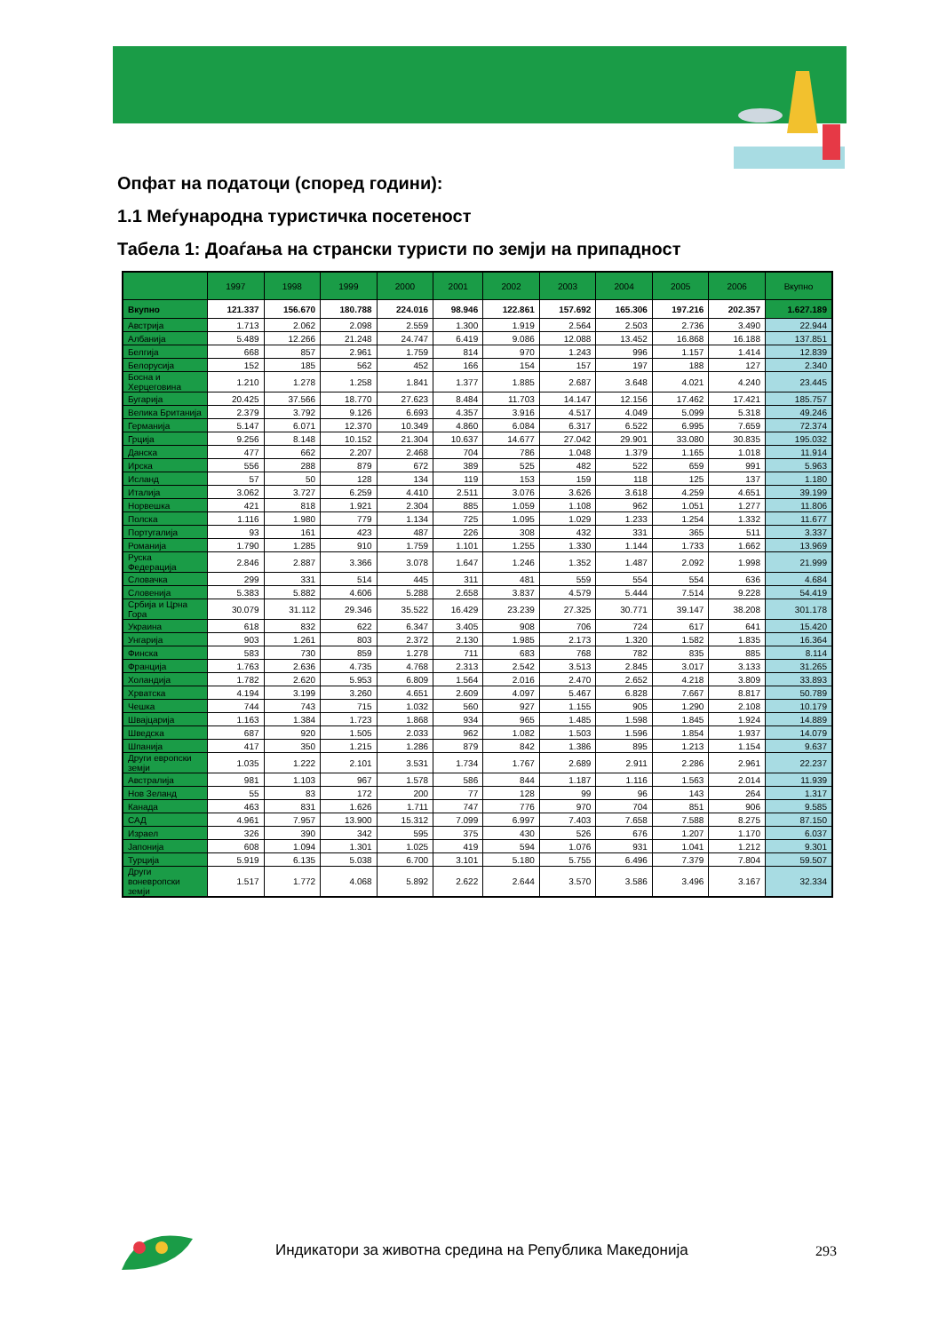Опфат на податоци (според години):
1.1 Меѓународна туристичка посетеност
Табела 1: Доаѓања на странски туристи по земји на припадност
| | 1997 | 1998 | 1999 | 2000 | 2001 | 2002 | 2003 | 2004 | 2005 | 2006 | Вкупно |
| --- | --- | --- | --- | --- | --- | --- | --- | --- | --- | --- | --- |
| Вкупно | 121.337 | 156.670 | 180.788 | 224.016 | 98.946 | 122.861 | 157.692 | 165.306 | 197.216 | 202.357 | 1.627.189 |
| Австрија | 1.713 | 2.062 | 2.098 | 2.559 | 1.300 | 1.919 | 2.564 | 2.503 | 2.736 | 3.490 | 22.944 |
| Албанија | 5.489 | 12.266 | 21.248 | 24.747 | 6.419 | 9.086 | 12.088 | 13.452 | 16.868 | 16.188 | 137.851 |
| Белгија | 668 | 857 | 2.961 | 1.759 | 814 | 970 | 1.243 | 996 | 1.157 | 1.414 | 12.839 |
| Белорусија | 152 | 185 | 562 | 452 | 166 | 154 | 157 | 197 | 188 | 127 | 2.340 |
| Босна и Херцеговина | 1.210 | 1.278 | 1.258 | 1.841 | 1.377 | 1.885 | 2.687 | 3.648 | 4.021 | 4.240 | 23.445 |
| Бугарија | 20.425 | 37.566 | 18.770 | 27.623 | 8.484 | 11.703 | 14.147 | 12.156 | 17.462 | 17.421 | 185.757 |
| Велика Британија | 2.379 | 3.792 | 9.126 | 6.693 | 4.357 | 3.916 | 4.517 | 4.049 | 5.099 | 5.318 | 49.246 |
| Германија | 5.147 | 6.071 | 12.370 | 10.349 | 4.860 | 6.084 | 6.317 | 6.522 | 6.995 | 7.659 | 72.374 |
| Грција | 9.256 | 8.148 | 10.152 | 21.304 | 10.637 | 14.677 | 27.042 | 29.901 | 33.080 | 30.835 | 195.032 |
| Данска | 477 | 662 | 2.207 | 2.468 | 704 | 786 | 1.048 | 1.379 | 1.165 | 1.018 | 11.914 |
| Ирска | 556 | 288 | 879 | 672 | 389 | 525 | 482 | 522 | 659 | 991 | 5.963 |
| Исланд | 57 | 50 | 128 | 134 | 119 | 153 | 159 | 118 | 125 | 137 | 1.180 |
| Италија | 3.062 | 3.727 | 6.259 | 4.410 | 2.511 | 3.076 | 3.626 | 3.618 | 4.259 | 4.651 | 39.199 |
| Норвешка | 421 | 818 | 1.921 | 2.304 | 885 | 1.059 | 1.108 | 962 | 1.051 | 1.277 | 11.806 |
| Полска | 1.116 | 1.980 | 779 | 1.134 | 725 | 1.095 | 1.029 | 1.233 | 1.254 | 1.332 | 11.677 |
| Португалија | 93 | 161 | 423 | 487 | 226 | 308 | 432 | 331 | 365 | 511 | 3.337 |
| Романија | 1.790 | 1.285 | 910 | 1.759 | 1.101 | 1.255 | 1.330 | 1.144 | 1.733 | 1.662 | 13.969 |
| Руска Федерација | 2.846 | 2.887 | 3.366 | 3.078 | 1.647 | 1.246 | 1.352 | 1.487 | 2.092 | 1.998 | 21.999 |
| Словачка | 299 | 331 | 514 | 445 | 311 | 481 | 559 | 554 | 554 | 636 | 4.684 |
| Словенија | 5.383 | 5.882 | 4.606 | 5.288 | 2.658 | 3.837 | 4.579 | 5.444 | 7.514 | 9.228 | 54.419 |
| Србија и Црна Гора | 30.079 | 31.112 | 29.346 | 35.522 | 16.429 | 23.239 | 27.325 | 30.771 | 39.147 | 38.208 | 301.178 |
| Украина | 618 | 832 | 622 | 6.347 | 3.405 | 908 | 706 | 724 | 617 | 641 | 15.420 |
| Унгарија | 903 | 1.261 | 803 | 2.372 | 2.130 | 1.985 | 2.173 | 1.320 | 1.582 | 1.835 | 16.364 |
| Финска | 583 | 730 | 859 | 1.278 | 711 | 683 | 768 | 782 | 835 | 885 | 8.114 |
| Франција | 1.763 | 2.636 | 4.735 | 4.768 | 2.313 | 2.542 | 3.513 | 2.845 | 3.017 | 3.133 | 31.265 |
| Холандија | 1.782 | 2.620 | 5.953 | 6.809 | 1.564 | 2.016 | 2.470 | 2.652 | 4.218 | 3.809 | 33.893 |
| Хрватска | 4.194 | 3.199 | 3.260 | 4.651 | 2.609 | 4.097 | 5.467 | 6.828 | 7.667 | 8.817 | 50.789 |
| Чешка | 744 | 743 | 715 | 1.032 | 560 | 927 | 1.155 | 905 | 1.290 | 2.108 | 10.179 |
| Швајцарија | 1.163 | 1.384 | 1.723 | 1.868 | 934 | 965 | 1.485 | 1.598 | 1.845 | 1.924 | 14.889 |
| Шведска | 687 | 920 | 1.505 | 2.033 | 962 | 1.082 | 1.503 | 1.596 | 1.854 | 1.937 | 14.079 |
| Шпанија | 417 | 350 | 1.215 | 1.286 | 879 | 842 | 1.386 | 895 | 1.213 | 1.154 | 9.637 |
| Други европски земји | 1.035 | 1.222 | 2.101 | 3.531 | 1.734 | 1.767 | 2.689 | 2.911 | 2.286 | 2.961 | 22.237 |
| Австралија | 981 | 1.103 | 967 | 1.578 | 586 | 844 | 1.187 | 1.116 | 1.563 | 2.014 | 11.939 |
| Нов Зеланд | 55 | 83 | 172 | 200 | 77 | 128 | 99 | 96 | 143 | 264 | 1.317 |
| Канада | 463 | 831 | 1.626 | 1.711 | 747 | 776 | 970 | 704 | 851 | 906 | 9.585 |
| САД | 4.961 | 7.957 | 13.900 | 15.312 | 7.099 | 6.997 | 7.403 | 7.658 | 7.588 | 8.275 | 87.150 |
| Израел | 326 | 390 | 342 | 595 | 375 | 430 | 526 | 676 | 1.207 | 1.170 | 6.037 |
| Јапонија | 608 | 1.094 | 1.301 | 1.025 | 419 | 594 | 1.076 | 931 | 1.041 | 1.212 | 9.301 |
| Турција | 5.919 | 6.135 | 5.038 | 6.700 | 3.101 | 5.180 | 5.755 | 6.496 | 7.379 | 7.804 | 59.507 |
| Други воневропски земји | 1.517 | 1.772 | 4.068 | 5.892 | 2.622 | 2.644 | 3.570 | 3.586 | 3.496 | 3.167 | 32.334 |
Индикатори за животна средина на Република Македонија
293